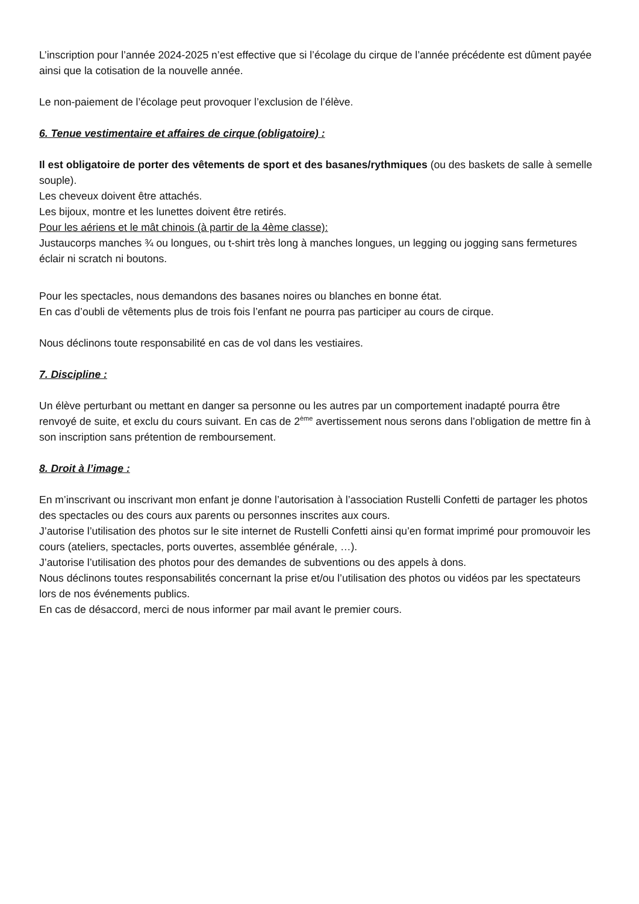L’inscription pour l’année 2024-2025 n’est effective que si l’écolage du cirque de l’année précédente est dûment payée ainsi que la cotisation de la nouvelle année.
Le non-paiement de l’écolage peut provoquer l’exclusion de l’élève.
6. Tenue vestimentaire et affaires de cirque (obligatoire) :
Il est obligatoire de porter des vêtements de sport et des basanes/rythmiques (ou des baskets de salle à semelle souple).
Les cheveux doivent être attachés.
Les bijoux, montre et les lunettes doivent être retirés.
Pour les aériens et le mât chinois (à partir de la 4ème classe):
Justaucorps manches ¾ ou longues, ou t-shirt très long à manches longues, un legging ou jogging sans fermetures éclair ni scratch ni boutons.
Pour les spectacles, nous demandons des basanes noires ou blanches en bonne état.
En cas d’oubli de vêtements plus de trois fois l’enfant ne pourra pas participer au cours de cirque.
Nous déclinons toute responsabilité en cas de vol dans les vestiaires.
7. Discipline :
Un élève perturbant ou mettant en danger sa personne ou les autres par un comportement inadapté pourra être renvoyé de suite, et exclu du cours suivant. En cas de 2<sup>ème</sup> avertissement nous serons dans l’obligation de mettre fin à son inscription sans prétention de remboursement.
8. Droit à l’image :
En m’inscrivant ou inscrivant mon enfant je donne l’autorisation à l’association Rustelli Confetti de partager les photos des spectacles ou des cours aux parents ou personnes inscrites aux cours.
J’autorise l’utilisation des photos sur le site internet de Rustelli Confetti ainsi qu’en format imprimé pour promouvoir les cours (ateliers, spectacles, ports ouvertes, assemblée générale, …).
J’autorise l’utilisation des photos pour des demandes de subventions ou des appels à dons.
Nous déclinons toutes responsabilités concernant la prise et/ou l’utilisation des photos ou vidéos par les spectateurs lors de nos événements publics.
En cas de désaccord, merci de nous informer par mail avant le premier cours.